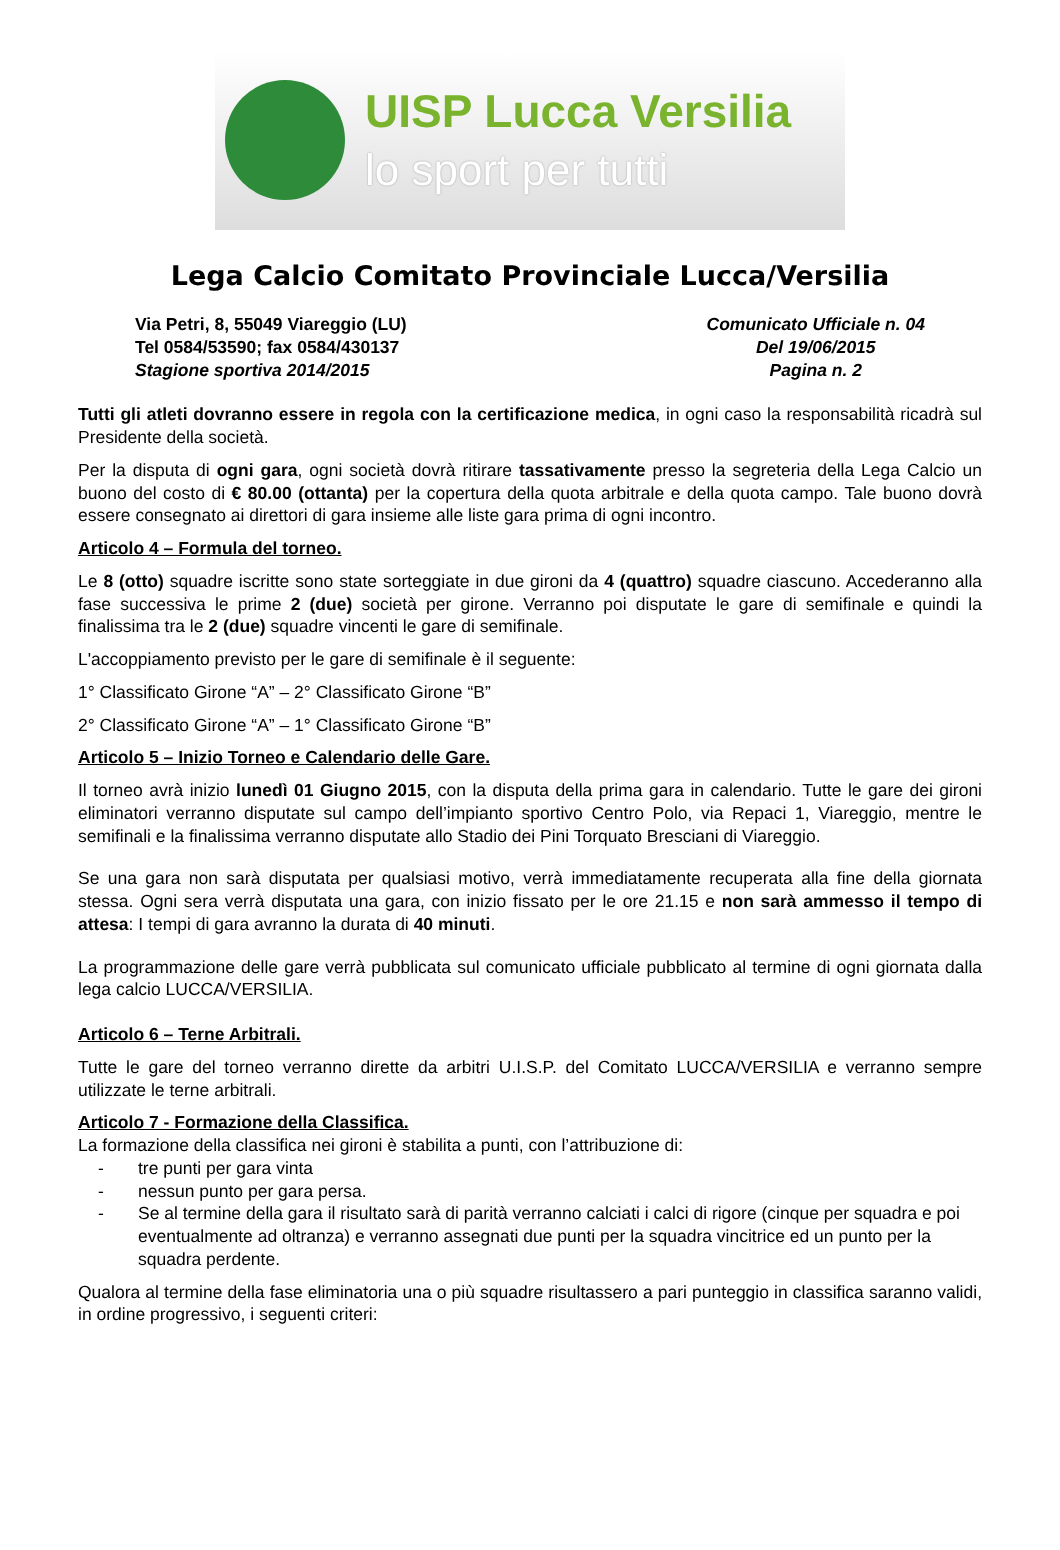UISP Lucca Versilia
lo sport per tutti
Lega Calcio Comitato Provinciale Lucca/Versilia
Via Petri, 8, 55049 Viareggio (LU)
Tel 0584/53590; fax 0584/430137
Stagione sportiva 2014/2015
Comunicato Ufficiale n. 04
Del 19/06/2015
Pagina n. 2
Tutti gli atleti dovranno essere in regola con la certificazione medica, in ogni caso la responsabilità ricadrà sul Presidente della società.
Per la disputa di ogni gara, ogni società dovrà ritirare tassativamente presso la segreteria della Lega Calcio un buono del costo di € 80.00 (ottanta) per la copertura della quota arbitrale e della quota campo. Tale buono dovrà essere consegnato ai direttori di gara insieme alle liste gara prima di ogni incontro.
Articolo 4 – Formula del torneo.
Le 8 (otto) squadre iscritte sono state sorteggiate in due gironi da 4 (quattro) squadre ciascuno. Accederanno alla fase successiva le prime 2 (due) società per girone. Verranno poi disputate le gare di semifinale e quindi la finalissima tra le 2 (due) squadre vincenti le gare di semifinale.
L'accoppiamento previsto per le gare di semifinale è il seguente:
1° Classificato Girone “A” – 2° Classificato Girone “B”
2° Classificato Girone “A” – 1° Classificato Girone “B”
Articolo 5 – Inizio Torneo e Calendario delle Gare.
Il torneo avrà inizio lunedì 01 Giugno 2015, con la disputa della prima gara in calendario. Tutte le gare dei gironi eliminatori verranno disputate sul campo dell’impianto sportivo Centro Polo, via Repaci 1, Viareggio, mentre le semifinali e la finalissima verranno disputate allo Stadio dei Pini Torquato Bresciani di Viareggio.
Se una gara non sarà disputata per qualsiasi motivo, verrà immediatamente recuperata alla fine della giornata stessa. Ogni sera verrà disputata una gara, con inizio fissato per le ore 21.15 e non sarà ammesso il tempo di attesa: I tempi di gara avranno la durata di 40 minuti.
La programmazione delle gare verrà pubblicata sul comunicato ufficiale pubblicato al termine di ogni giornata dalla lega calcio LUCCA/VERSILIA.
Articolo 6 – Terne Arbitrali.
Tutte le gare del torneo verranno dirette da arbitri U.I.S.P. del Comitato LUCCA/VERSILIA e verranno sempre utilizzate le terne arbitrali.
Articolo 7 - Formazione della Classifica.
La formazione della classifica nei gironi è stabilita a punti, con l’attribuzione di:
- tre punti per gara vinta
- nessun punto per gara persa.
- Se al termine della gara il risultato sarà di parità verranno calciati i calci di rigore (cinque per squadra e poi eventualmente ad oltranza) e verranno assegnati due punti per la squadra vincitrice ed un punto per la squadra perdente.
Qualora al termine della fase eliminatoria una o più squadre risultassero a pari punteggio in classifica saranno validi, in ordine progressivo, i seguenti criteri: